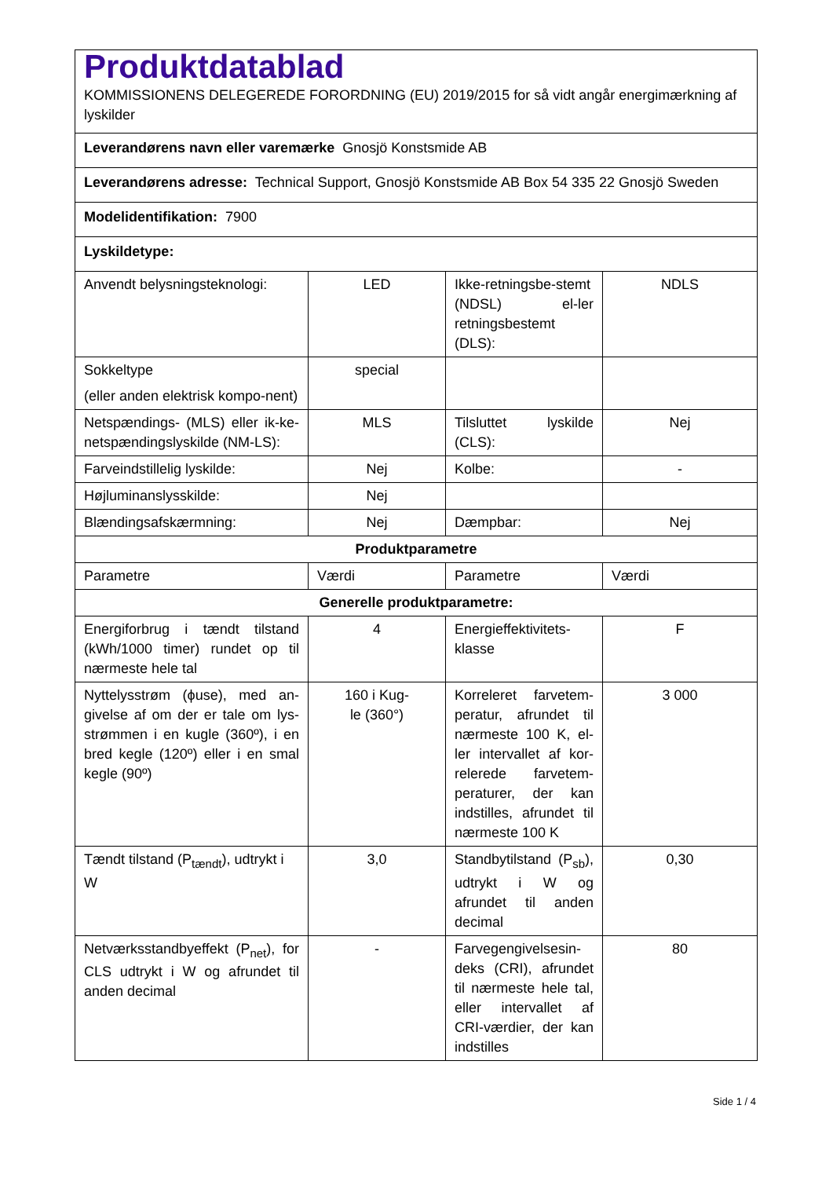| Produktdatablad KOMMISSIONENS DELEGEREDE FORORDNING (EU) 2019/2015 for så vidt angår energimærkning af lyskilder | | | |
| Leverandørens navn eller varemærke Gnosjö Konstsmide AB | | | |
| Leverandørens adresse: Technical Support, Gnosjö Konstsmide AB Box 54 335 22 Gnosjö Sweden | | | |
| Modelidentifikation: 7900 | | | |
| Lyskildetype: | | | |
| Anvendt belysningsteknologi: | LED | Ikke-retningsbe-stemt (NDSL) el-ler retningsbestemt (DLS): | NDLS |
| Sokkeltype (eller anden elektrisk kompo-nent) | special | | |
| Netspændings- (MLS) eller ik-ke-netspændingslyskilde (NM-LS): | MLS | Tilsluttet lyskilde (CLS): | Nej |
| Farveindstillelig lyskilde: | Nej | Kolbe: | - |
| Højluminanslysskilde: | Nej | | |
| Blændingsafskærmning: | Nej | Dæmpbar: | Nej |
| Produktparametre | | | |
| Parametre | Værdi | Parametre | Værdi |
| Generelle produktparametre: | | | |
| Energiforbrug i tændt tilstand (kWh/1000 timer) rundet op til nærmeste hele tal | 4 | Energieffektivitets-klasse | F |
| Nyttelysstrøm (ϕuse), med an-givelse af om der er tale om lys-strømmen i en kugle (360º), i en bred kegle (120º) eller i en smal kegle (90º) | 160 i Kug- le (360°) | Korreleret farvetem-peratur, afrundet til nærmeste 100 K, el-ler intervallet af kor-relerede farvetem-peraturer, der kan indstilles, afrundet til nærmeste 100 K | 3 000 |
| Tændt tilstand (P<sub>tændt</sub>), udtrykt i W | 3,0 | Standbytilstand (P<sub>sb</sub>), udtrykt i W og afrundet til anden decimal | 0,30 |
| Netværksstandbyeffekt (P<sub>net</sub>), for CLS udtrykt i W og afrundet til anden decimal | - | Farvegengivelsesin-deks (CRI), afrundet til nærmeste hele tal, eller intervallet af CRI-værdier, der kan indstilles | 80 |
Side 1 / 4